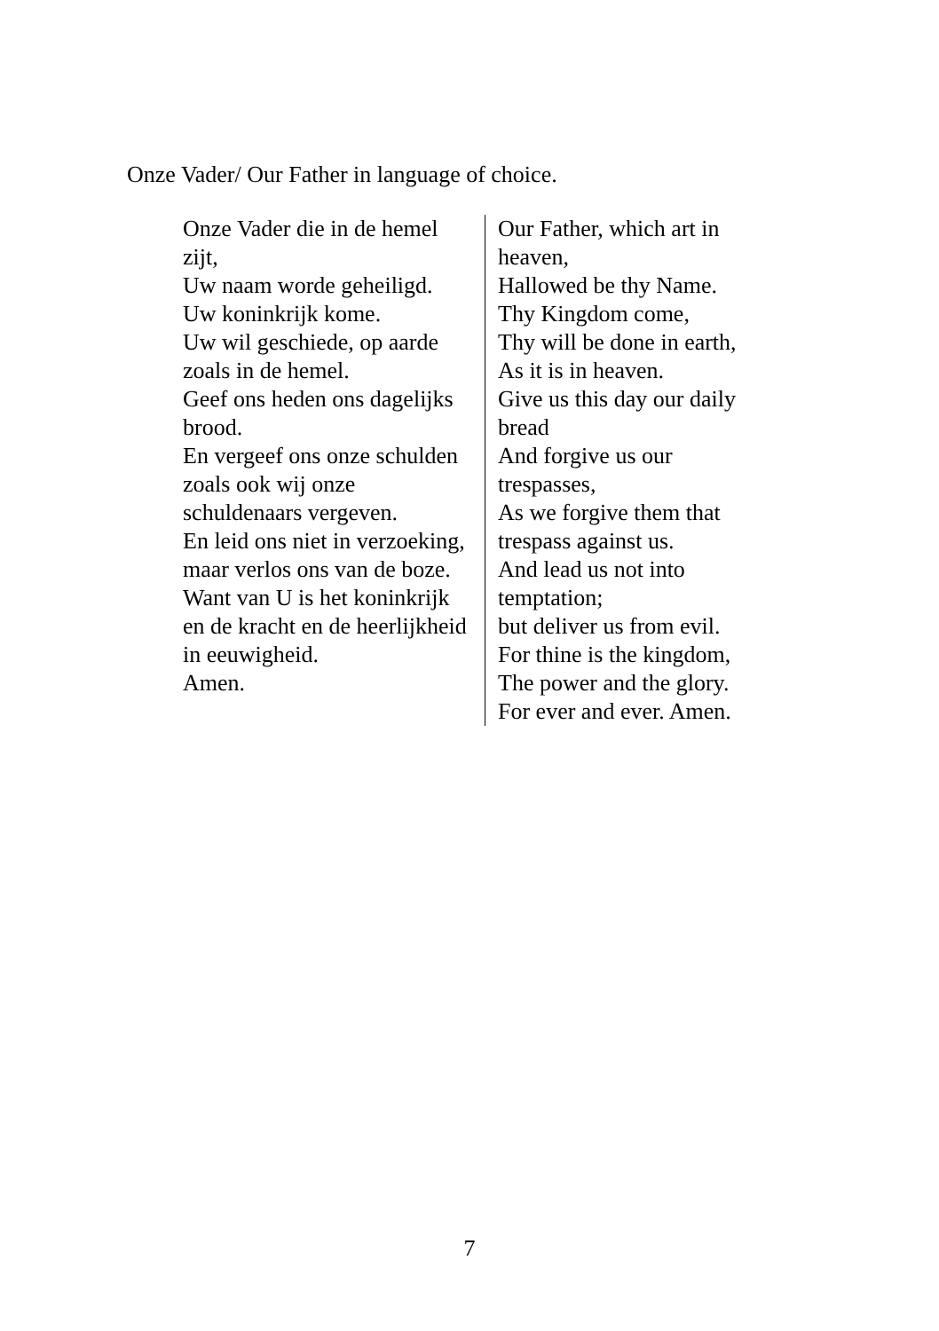Onze Vader/ Our Father in language of choice.
| Onze Vader die in de hemel zijt, Uw naam worde geheiligd. Uw koninkrijk kome. Uw wil geschiede, op aarde zoals in de hemel. Geef ons heden ons dagelijks brood. En vergeef ons onze schulden zoals ook wij onze schuldenaars vergeven. En leid ons niet in verzoeking, maar verlos ons van de boze. Want van U is het koninkrijk en de kracht en de heerlijkheid in eeuwigheid. Amen. | Our Father, which art in heaven, Hallowed be thy Name. Thy Kingdom come, Thy will be done in earth, As it is in heaven. Give us this day our daily bread And forgive us our trespasses, As we forgive them that trespass against us. And lead us not into temptation; but deliver us from evil. For thine is the kingdom, The power and the glory. For ever and ever. Amen. |
7